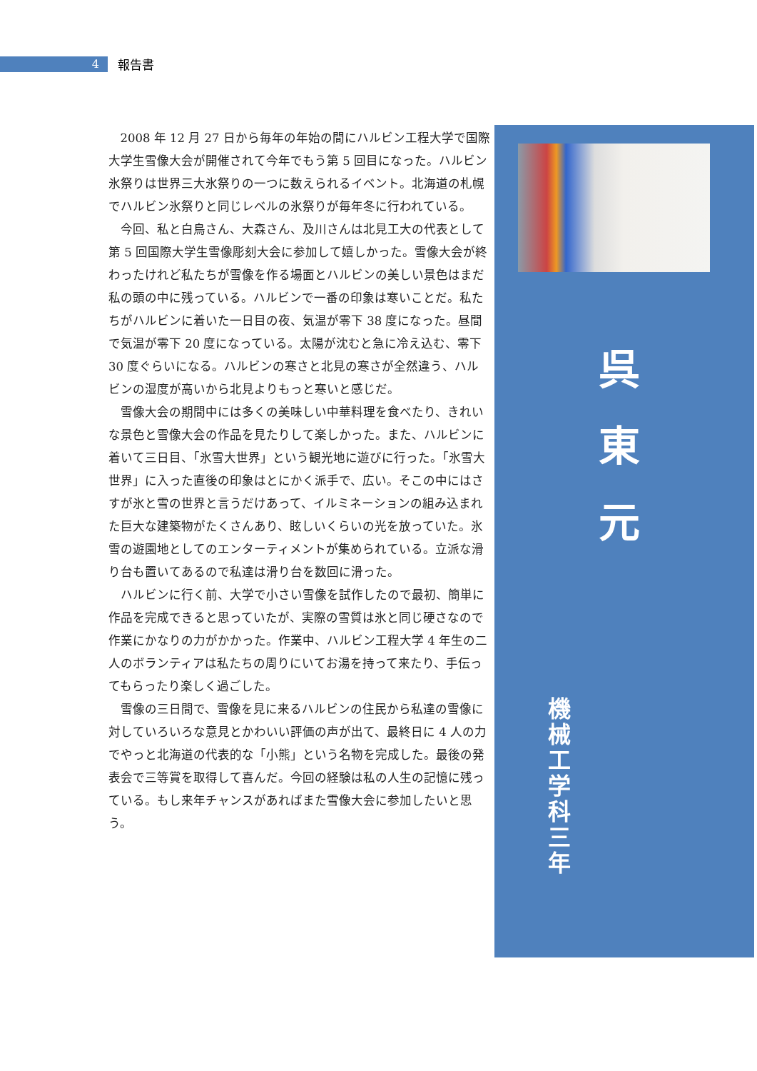4
報告書
2008 年 12 月 27 日から毎年の年始の間にハルビン工程大学で国際大学生雪像大会が開催されて今年でもう第 5 回目になった。ハルビン氷祭りは世界三大氷祭りの一つに数えられるイベント。北海道の札幌でハルビン氷祭りと同じレベルの氷祭りが毎年冬に行われている。
今回、私と白鳥さん、大森さん、及川さんは北見工大の代表として第 5 回国際大学生雪像彫刻大会に参加して嬉しかった。雪像大会が終わったけれど私たちが雪像を作る場面とハルビンの美しい景色はまだ私の頭の中に残っている。ハルビンで一番の印象は寒いことだ。私たちがハルビンに着いた一日目の夜、気温が零下 38 度になった。昼間で気温が零下 20 度になっている。太陽が沈むと急に冷え込む、零下 30 度ぐらいになる。ハルビンの寒さと北見の寒さが全然違う、ハルビンの湿度が高いから北見よりもっと寒いと感じだ。
雪像大会の期間中には多くの美味しい中華料理を食べたり、きれいな景色と雪像大会の作品を見たりして楽しかった。また、ハルビンに着いて三日目、「氷雪大世界」という観光地に遊びに行った。「氷雪大世界」に入った直後の印象はとにかく派手で、広い。そこの中にはさすが氷と雪の世界と言うだけあって、イルミネーションの組み込まれた巨大な建築物がたくさんあり、眩しいくらいの光を放っていた。氷雪の遊園地としてのエンターティメントが集められている。立派な滑り台も置いてあるので私達は滑り台を数回に滑った。
ハルビンに行く前、大学で小さい雪像を試作したので最初、簡単に作品を完成できると思っていたが、実際の雪質は氷と同じ硬さなので作業にかなりの力がかかった。作業中、ハルビン工程大学 4 年生の二人のボランティアは私たちの周りにいてお湯を持って来たり、手伝ってもらったり楽しく過ごした。
雪像の三日間で、雪像を見に来るハルビンの住民から私達の雪像に対していろいろな意見とかわいい評価の声が出て、最終日に 4 人の力でやっと北海道の代表的な「小熊」という名物を完成した。最後の発表会で三等賞を取得して喜んだ。今回の経験は私の人生の記憶に残っている。もし来年チャンスがあればまた雪像大会に参加したいと思う。
呉 東 元
機械工学科三年